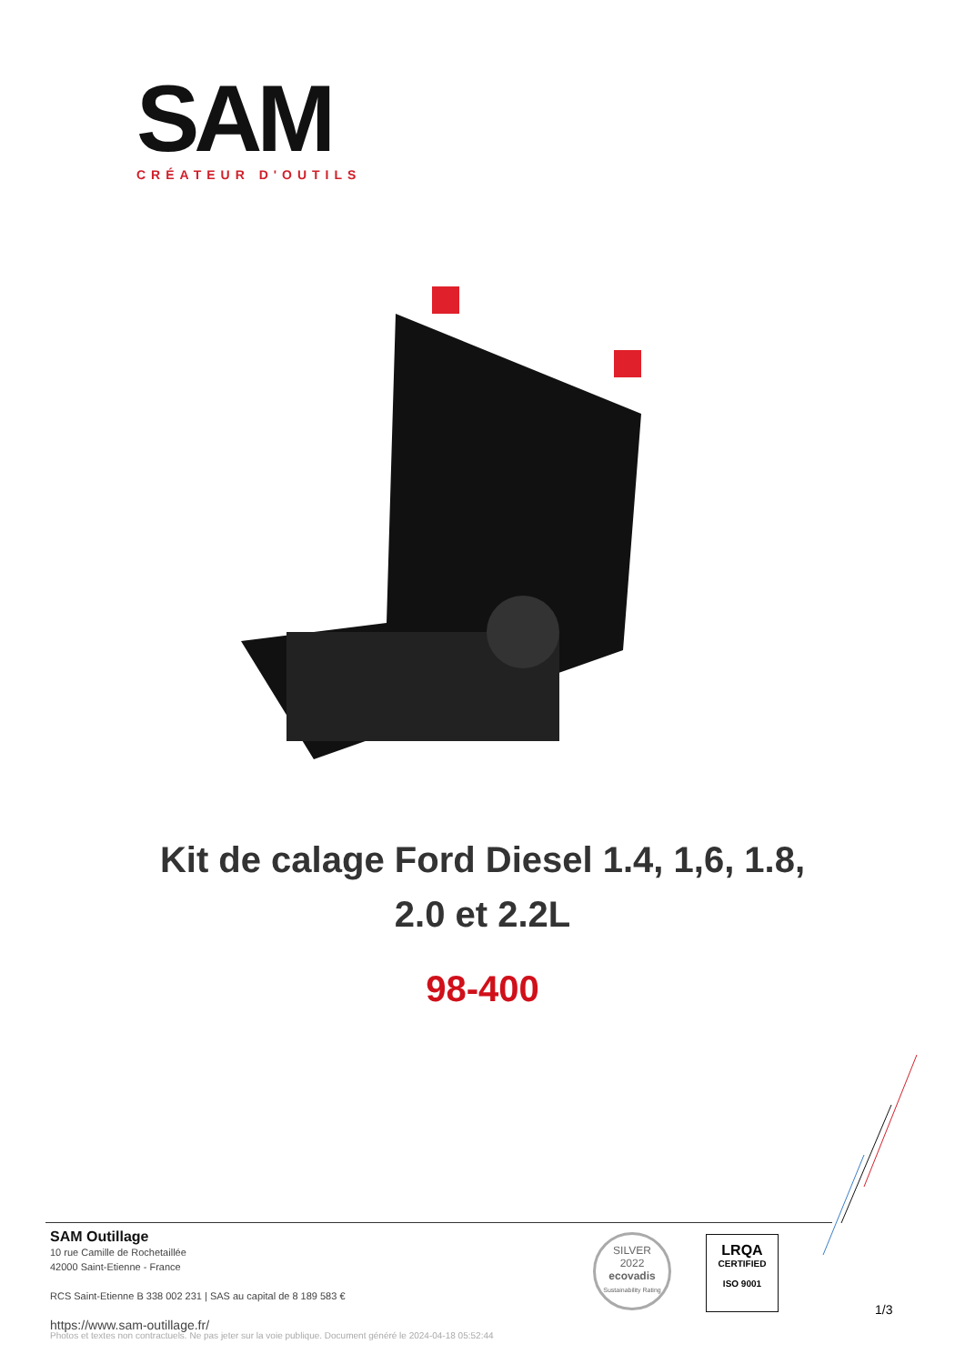SAM
CRÉATEUR D'OUTILS
Kit de calage Ford Diesel 1.4, 1,6, 1.8,
2.0 et 2.2L
98-400
SAM Outillage
10 rue Camille de Rochetaillée
42000 Saint-Etienne - France
RCS Saint-Etienne B 338 002 231 | SAS au capital de 8 189 583 €
https://www.sam-outillage.fr/
SILVER
2022
ecovadis
Sustainability Rating
LRQA
CERTIFIED
ISO 9001
1/3
Photos et textes non contractuels. Ne pas jeter sur la voie publique. Document généré le 2024-04-18 05:52:44